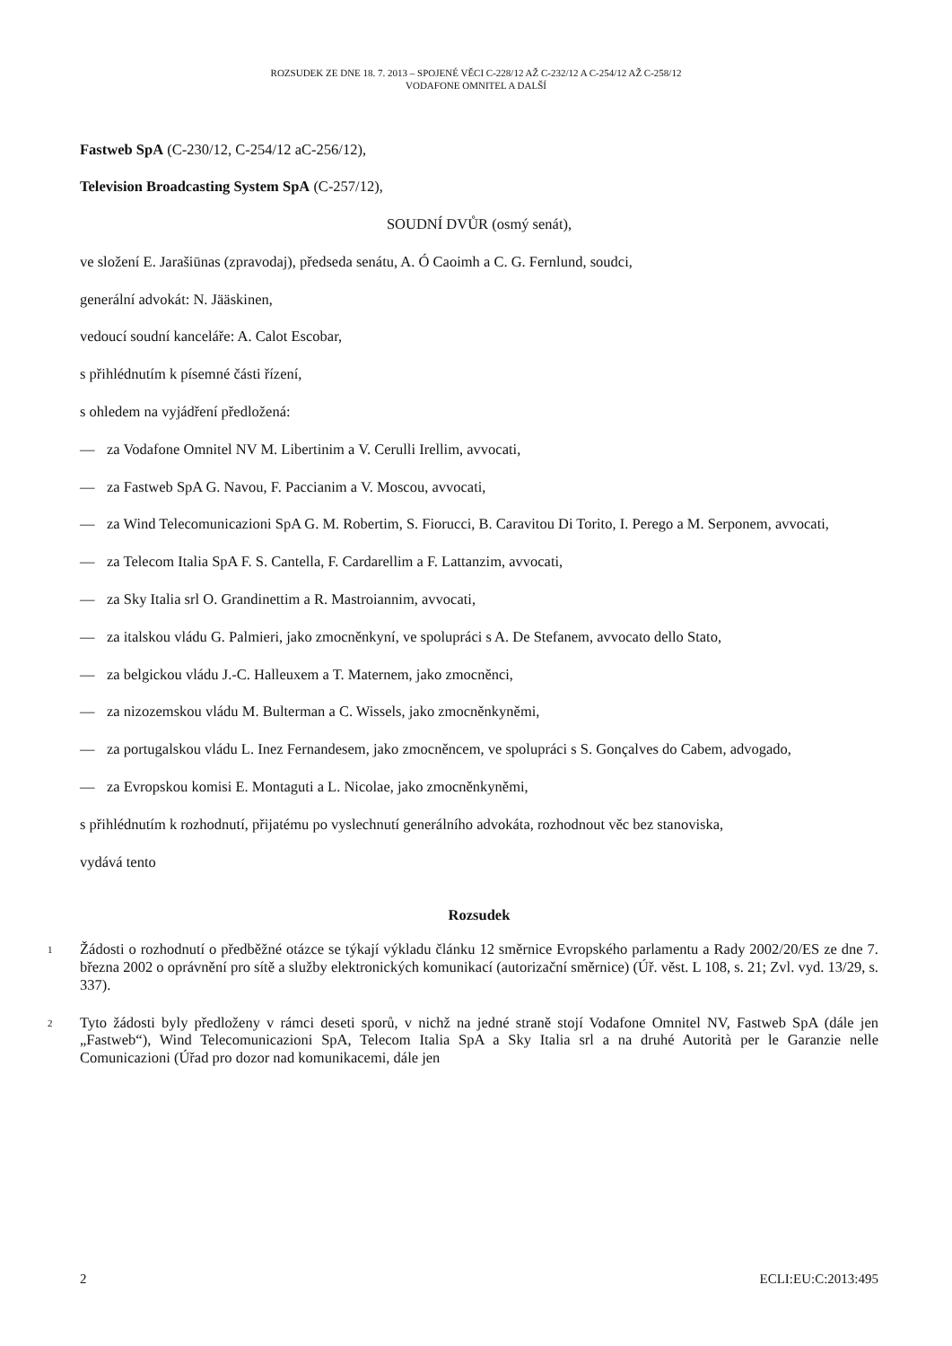ROZSUDEK ZE DNE 18. 7. 2013 – SPOJENÉ VĚCI C-228/12 AŽ C-232/12 A C-254/12 AŽ C-258/12
VODAFONE OMNITEL A DALŠÍ
Fastweb SpA (C-230/12, C-254/12 aC-256/12),
Television Broadcasting System SpA (C-257/12),
SOUDNÍ DVŮR (osmý senát),
ve složení E. Jarašiūnas (zpravodaj), předseda senátu, A. Ó Caoimh a C. G. Fernlund, soudci,
generální advokát: N. Jääskinen,
vedoucí soudní kanceláře: A. Calot Escobar,
s přihlédnutím k písemné části řízení,
s ohledem na vyjádření předložená:
— za Vodafone Omnitel NV M. Libertinim a V. Cerulli Irellim, avvocati,
— za Fastweb SpA G. Navou, F. Paccianim a V. Moscou, avvocati,
— za Wind Telecomunicazioni SpA G. M. Robertim, S. Fiorucci, B. Caravitou Di Torito, I. Perego a M. Serponem, avvocati,
— za Telecom Italia SpA F. S. Cantella, F. Cardarellim a F. Lattanzim, avvocati,
— za Sky Italia srl O. Grandinettim a R. Mastroiannim, avvocati,
— za italskou vládu G. Palmieri, jako zmocněnkyní, ve spolupráci s A. De Stefanem, avvocato dello Stato,
— za belgickou vládu J.-C. Halleuxem a T. Maternem, jako zmocněnci,
— za nizozemskou vládu M. Bulterman a C. Wissels, jako zmocněnkyněmi,
— za portugalskou vládu L. Inez Fernandesem, jako zmocněncem, ve spolupráci s S. Gonçalves do Cabem, advogado,
— za Evropskou komisi E. Montaguti a L. Nicolae, jako zmocněnkyněmi,
s přihlédnutím k rozhodnutí, přijatému po vyslechnutí generálního advokáta, rozhodnout věc bez stanoviska,
vydává tento
Rozsudek
1 Žádosti o rozhodnutí o předběžné otázce se týkají výkladu článku 12 směrnice Evropského parlamentu a Rady 2002/20/ES ze dne 7. března 2002 o oprávnění pro sítě a služby elektronických komunikací (autorizační směrnice) (Úř. věst. L 108, s. 21; Zvl. vyd. 13/29, s. 337).
2 Tyto žádosti byly předloženy v rámci deseti sporů, v nichž na jedné straně stojí Vodafone Omnitel NV, Fastweb SpA (dále jen „Fastweb“), Wind Telecomunicazioni SpA, Telecom Italia SpA a Sky Italia srl a na druhé Autorità per le Garanzie nelle Comunicazioni (Úřad pro dozor nad komunikacemi, dále jen
2 ECLI:EU:C:2013:495